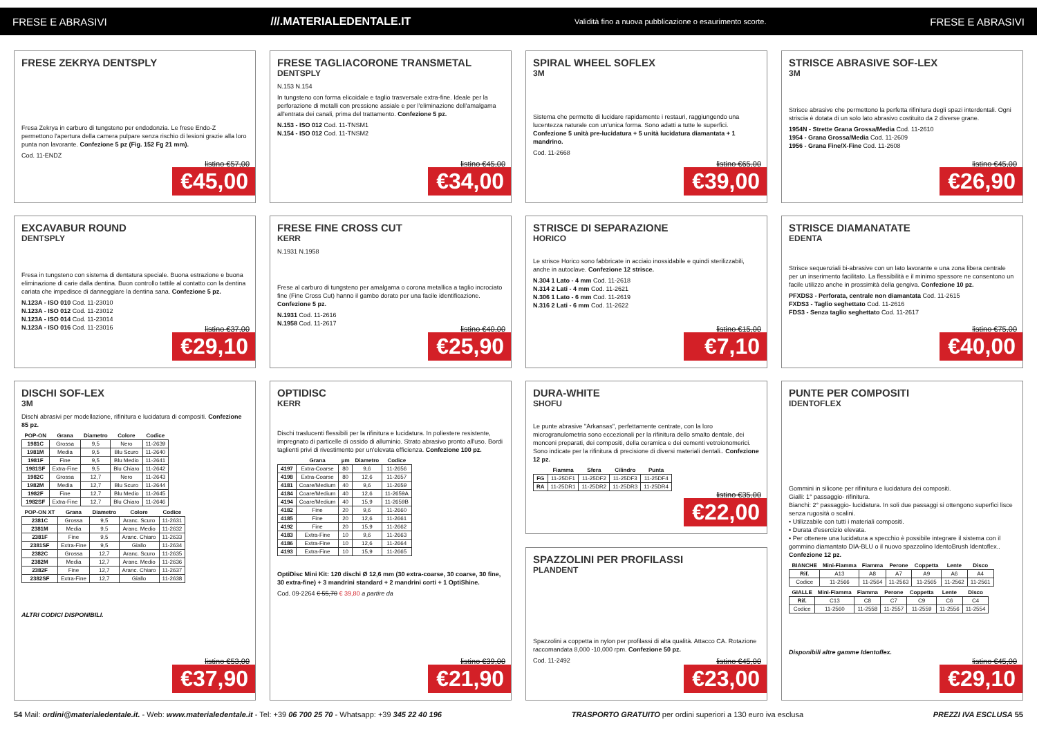FRESE E ABRASIVI ///.MATERIALEDENTALE.IT Validità fino a nuova pubblicazione o esaurimento scorte. FRESE E ABRASIVI
FRESE ZEKRYA DENTSPLY
Fresa Zekrya in carburo di tungsteno per endodonzia. Le frese Endo-Z permettono l'apertura della camera pulpare senza rischio di lesioni grazie alla loro punta non lavorante. Confezione 5 pz (Fig. 152 Fg 21 mm).
Cod. 11-ENDZ
listino €57,00
€45,00
FRESE TAGLIACORONE TRANSMETAL
DENTSPLY
N.153 N.154
In tungsteno con forma elicoidale e taglio trasversale extra-fine. Ideale per la perforazione di metalli con pressione assiale e per l'eliminazione dell'amalgama all'entrata dei canali, prima del trattamento. Confezione 5 pz.
N.153 - ISO 012 Cod. 11-TNSM1
N.154 - ISO 012 Cod. 11-TNSM2
listino €45,00
€34,00
SPIRAL WHEEL SOFLEX
3M
Sistema che permette di lucidare rapidamente i restauri, raggiungendo una lucentezza naturale con un'unica forma. Sono adatti a tutte le superfici. Confezione 5 unità pre-lucidatura + 5 unità lucidatura diamantata + 1 mandrino.
Cod. 11-2668
listino €65,00
€39,00
STRISCE ABRASIVE SOF-LEX
3M
Strisce abrasive che permettono la perfetta rifinitura degli spazi interdentali. Ogni striscia è dotata di un solo lato abrasivo costituito da 2 diverse grane.
1954N - Strette Grana Grossa/Media Cod. 11-2610
1954 - Grana Grossa/Media Cod. 11-2609
1956 - Grana Fine/X-Fine Cod. 11-2608
listino €45,00
€26,90
EXCAVABUR ROUND
DENTSPLY
Fresa in tungsteno con sistema di dentatura speciale. Buona estrazione e buona eliminazione di carie dalla dentina. Buon controllo tattile al contatto con la dentina cariata che impedisce di danneggiare la dentina sana. Confezione 5 pz.
N.123A - ISO 010 Cod. 11-23010
N.123A - ISO 012 Cod. 11-23012
N.123A - ISO 014 Cod. 11-23014
N.123A - ISO 016 Cod. 11-23016
listino €37,00
€29,10
FRESE FINE CROSS CUT
KERR
N.1931 N.1958
Frese al carburo di tungsteno per amalgama o corona metallica a taglio incrociato fine (Fine Cross Cut) hanno il gambo dorato per una facile identificazione. Confezione 5 pz.
N.1931 Cod. 11-2616
N.1958 Cod. 11-2617
listino €40,00
€25,90
STRISCE DI SEPARAZIONE
HORICO
Le strisce Horico sono fabbricate in acciaio inossidabile e quindi sterilizzabili, anche in autoclave. Confezione 12 strisce.
N.304 1 Lato - 4 mm Cod. 11-2618
N.314 2 Lati - 4 mm Cod. 11-2621
N.306 1 Lato - 6 mm Cod. 11-2619
N.316 2 Lati - 6 mm Cod. 11-2622
listino €15,00
€7,10
STRISCE DIAMANATATE
EDENTA
Strisce sequenziali bi-abrasive con un lato lavorante e una zona libera centrale per un inserimento facilitato. La flessibilità e il minimo spessore ne consentono un facile utilizzo anche in prossimità della gengiva. Confezione 10 pz.
PFXDS3 - Perforata, centrale non diamantata Cod. 11-2615
FXDS3 - Taglio seghettato Cod. 11-2616
FDS3 - Senza taglio seghettato Cod. 11-2617
listino €75,00
€40,00
DISCHI SOF-LEX
3M
Dischi abrasivi per modellazione, rifinitura e lucidatura di compositi. Confezione 85 pz.
| POP-ON | Grana | Diametro | Colore | Codice |
| --- | --- | --- | --- | --- |
| 1981C | Grossa | 9,5 | Nero | 11-2639 |
| 1981M | Media | 9,5 | Blu Scuro | 11-2640 |
| 1981F | Fine | 9,5 | Blu Medio | 11-2641 |
| 1981SF | Extra-Fine | 9,5 | Blu Chiaro | 11-2642 |
| 1982C | Grossa | 12,7 | Nero | 11-2643 |
| 1982M | Media | 12,7 | Blu Scuro | 11-2644 |
| 1982F | Fine | 12,7 | Blu Medio | 11-2645 |
| 1982SF | Extra-Fine | 12,7 | Blu Chiaro | 11-2646 |
| POP-ON XT | Grana | Diametro | Colore | Codice |
| --- | --- | --- | --- | --- |
| 2381C | Grossa | 9,5 | Aranc. Scuro | 11-2631 |
| 2381M | Media | 9,5 | Aranc. Medio | 11-2632 |
| 2381F | Fine | 9,5 | Aranc. Chiaro | 11-2633 |
| 2381SF | Extra-Fine | 9,5 | Giallo | 11-2634 |
| 2382C | Grossa | 12,7 | Aranc. Scuro | 11-2635 |
| 2382M | Media | 12,7 | Aranc. Medio | 11-2636 |
| 2382F | Fine | 12,7 | Aranc. Chiaro | 11-2637 |
| 2382SF | Extra-Fine | 12,7 | Giallo | 11-2638 |
ALTRI CODICI DISPONIBILI.
listino €53,00
€37,90
OPTIDISC
KERR
Dischi traslucenti flessibili per la rifinitura e lucidatura. In poliestere resistente, impregnato di particelle di ossido di alluminio. Strato abrasivo pronto all'uso. Bordi taglienti privi di rivestimento per un'elevata efficienza. Confezione 100 pz.
| | Grana | µm | Diametro | Codice |
| --- | --- | --- | --- | --- |
| 4197 | Extra-Coarse | 80 | 9,6 | 11-2656 |
| 4198 | Extra-Coarse | 80 | 12,6 | 11-2657 |
| 4181 | Coare/Medium | 40 | 9,6 | 11-2659 |
| 4184 | Coare/Medium | 40 | 12,6 | 11-2659A |
| 4194 | Coare/Medium | 40 | 15,9 | 11-2659B |
| 4182 | Fine | 20 | 9,6 | 11-2660 |
| 4185 | Fine | 20 | 12,6 | 11-2661 |
| 4192 | Fine | 20 | 15,9 | 11-2662 |
| 4183 | Extra-Fine | 10 | 9,6 | 11-2663 |
| 4186 | Extra-Fine | 10 | 12,6 | 11-2664 |
| 4193 | Extra-Fine | 10 | 15,9 | 11-2665 |
OptiDisc Mini Kit: 120 dischi Ø 12,6 mm (30 extra-coarse, 30 coarse, 30 fine, 30 extra-fine) + 3 mandrini standard + 2 mandrini corti + 1 OptiShine.
Cod. 09-2264 € 55,70 € 39,80 a partire da
listino €39,00
€21,90
DURA-WHITE
SHOFU
Le punte abrasive "Arkansas", perfettamente centrate, con la loro microgranulometria sono eccezionali per la rifinitura dello smalto dentale, dei monconi preparati, dei compositi, della ceramica e dei cementi vetroionomerici. Sono indicate per la rifinitura di precisione di diversi materiali dentali.. Confezione 12 pz.
| | Fiamma | Sfera | Cilindro | Punta |
| --- | --- | --- | --- | --- |
| FG | 11-25DF1 | 11-25DF2 | 11-25DF3 | 11-25DF4 |
| RA | 11-25DR1 | 11-25DR2 | 11-25DR3 | 11-25DR4 |
listino €35,00
€22,00
PUNTE PER COMPOSITI
IDENTOFLEX
Gommini in silicone per rifinitura e lucidatura dei compositi.
Gialli: 1° passaggio- rifinitura.
Bianchi: 2° passaggio- lucidatura. In soli due passaggi si ottengono superfici lisce senza rugosità o scalini.
• Utilizzabile con tutti i materiali compositi.
• Durata d'esercizio elevata.
• Per ottenere una lucidatura a specchio è possibile integrare il sistema con il gommino diamantato DIA-BLU o il nuovo spazzolino IdentoBrush Identoflex.. Confezione 12 pz.
| BIANCHE | Mini-Fiamma | Fiamma | Perone | Coppetta | Lente | Disco |
| --- | --- | --- | --- | --- | --- | --- |
| Rif. | A13 | A8 | A7 | A9 | A6 | A4 |
| Codice | 11-2566 | 11-2564 | 11-2563 | 11-2565 | 11-2562 | 11-2561 |
| GIALLE | Mini-Fiamma | Fiamma | Perone | Coppetta | Lente | Disco |
| --- | --- | --- | --- | --- | --- | --- |
| Rif. | C13 | C8 | C7 | C9 | C6 | C4 |
| Codice | 11-2560 | 11-2558 | 11-2557 | 11-2559 | 11-2556 | 11-2554 |
Disponibili altre gamme Identoflex.
listino €45,00
€29,10
SPAZZOLINI PER PROFILASSI
PLANDENT
Spazzolini a coppetta in nylon per profilassi di alta qualità. Attacco CA. Rotazione raccomandata 8,000 -10,000 rpm. Confezione 50 pz.
Cod. 11-2492
listino €45,00
€23,00
54 Mail: ordini@materialedentale.it. - Web: www.materialedentale.it - Tel: +39 06 700 25 70 - Whatsapp: +39 345 22 40 196 TRASPORTO GRATUITO per ordini superiori a 130 euro iva esclusa PREZZI IVA ESCLUSA 55